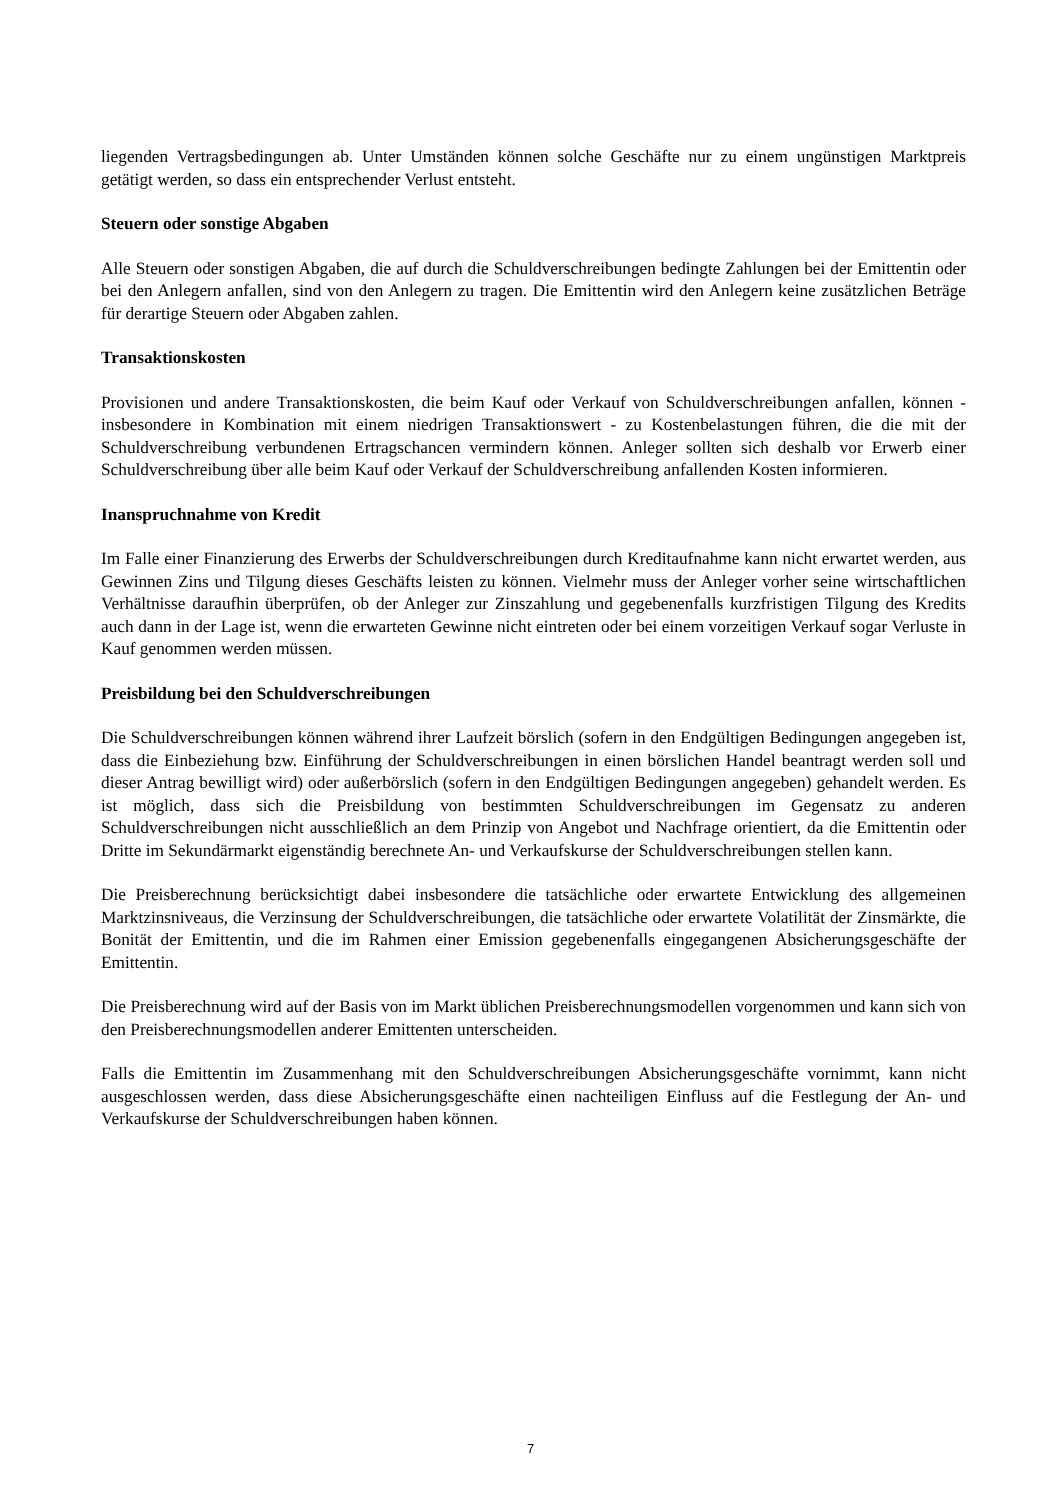liegenden Vertragsbedingungen ab. Unter Umständen können solche Geschäfte nur zu einem ungünstigen Marktpreis getätigt werden, so dass ein entsprechender Verlust entsteht.
Steuern oder sonstige Abgaben
Alle Steuern oder sonstigen Abgaben, die auf durch die Schuldverschreibungen bedingte Zahlungen bei der Emittentin oder bei den Anlegern anfallen, sind von den Anlegern zu tragen. Die Emittentin wird den Anlegern keine zusätzlichen Beträge für derartige Steuern oder Abgaben zahlen.
Transaktionskosten
Provisionen und andere Transaktionskosten, die beim Kauf oder Verkauf von Schuldverschreibungen anfallen, können - insbesondere in Kombination mit einem niedrigen Transaktionswert - zu Kostenbelastungen führen, die die mit der Schuldverschreibung verbundenen Ertragschancen vermindern können. Anleger sollten sich deshalb vor Erwerb einer Schuldverschreibung über alle beim Kauf oder Verkauf der Schuldverschreibung anfallenden Kosten informieren.
Inanspruchnahme von Kredit
Im Falle einer Finanzierung des Erwerbs der Schuldverschreibungen durch Kreditaufnahme kann nicht erwartet werden, aus Gewinnen Zins und Tilgung dieses Geschäfts leisten zu können. Vielmehr muss der Anleger vorher seine wirtschaftlichen Verhältnisse daraufhin überprüfen, ob der Anleger zur Zinszahlung und gegebenenfalls kurzfristigen Tilgung des Kredits auch dann in der Lage ist, wenn die erwarteten Gewinne nicht eintreten oder bei einem vorzeitigen Verkauf sogar Verluste in Kauf genommen werden müssen.
Preisbildung bei den Schuldverschreibungen
Die Schuldverschreibungen können während ihrer Laufzeit börslich (sofern in den Endgültigen Bedingungen angegeben ist, dass die Einbeziehung bzw. Einführung der Schuldverschreibungen in einen börslichen Handel beantragt werden soll und dieser Antrag bewilligt wird) oder außerbörslich (sofern in den Endgültigen Bedingungen angegeben) gehandelt werden. Es ist möglich, dass sich die Preisbildung von bestimmten Schuldverschreibungen im Gegensatz zu anderen Schuldverschreibungen nicht ausschließlich an dem Prinzip von Angebot und Nachfrage orientiert, da die Emittentin oder Dritte im Sekundärmarkt eigenständig berechnete An- und Verkaufskurse der Schuldverschreibungen stellen kann.
Die Preisberechnung berücksichtigt dabei insbesondere die tatsächliche oder erwartete Entwicklung des allgemeinen Marktzinsniveaus, die Verzinsung der Schuldverschreibungen, die tatsächliche oder erwartete Volatilität der Zinsmärkte, die Bonität der Emittentin, und die im Rahmen einer Emission gegebenenfalls eingegangenen Absicherungsgeschäfte der Emittentin.
Die Preisberechnung wird auf der Basis von im Markt üblichen Preisberechnungsmodellen vorgenommen und kann sich von den Preisberechnungsmodellen anderer Emittenten unterscheiden.
Falls die Emittentin im Zusammenhang mit den Schuldverschreibungen Absicherungsgeschäfte vornimmt, kann nicht ausgeschlossen werden, dass diese Absicherungsgeschäfte einen nachteiligen Einfluss auf die Festlegung der An- und Verkaufskurse der Schuldverschreibungen haben können.
7